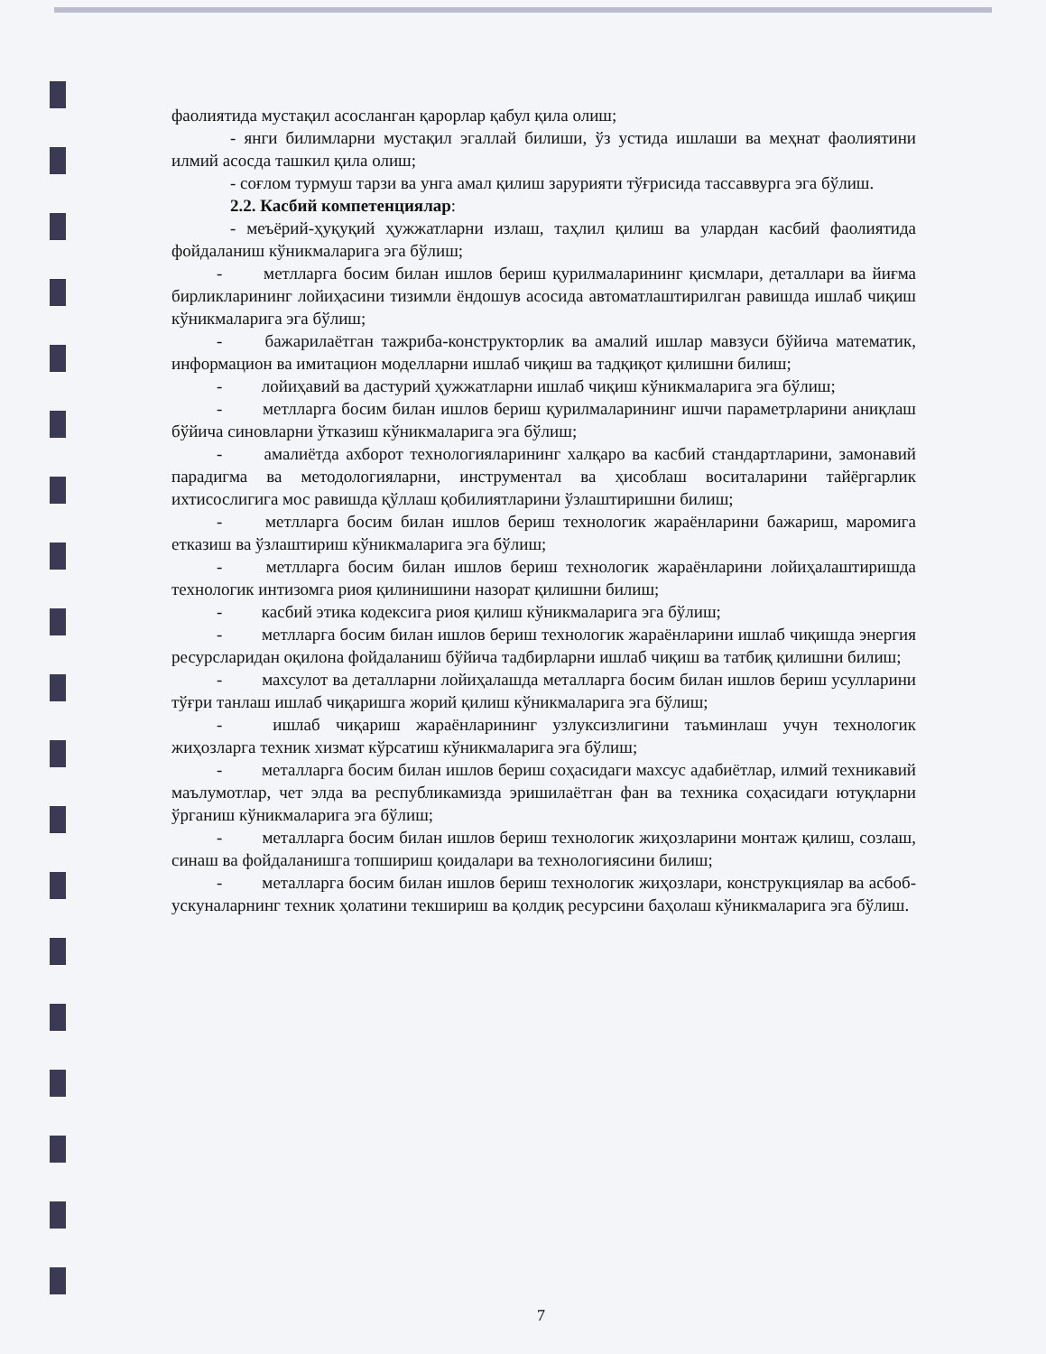фаолиятида мустақил асосланган қарорлар қабул қила олиш;
- янги билимларни мустақил эгаллай билиши, ўз устида ишлаши ва меҳнат фаолиятини илмий асосда ташкил қила олиш;
- соғлом турмуш тарзи ва унга амал қилиш зарурияти тўғрисида тассаввурга эга бўлиш.
2.2. Касбий компетенциялар:
- меъёрий-ҳуқуқий ҳужжатларни излаш, таҳлил қилиш ва улардан касбий фаолиятида фойдаланиш кўникмаларига эга бўлиш;
- метлларга босим билан ишлов бериш қурилмаларининг қисмлари, деталлари ва йиғма бирликларининг лойиҳасини тизимли ёндошув асосида автоматлаштирилган равишда ишлаб чиқиш кўникмаларига эга бўлиш;
- бажарилаётган тажриба-конструкторлик ва амалий ишлар мавзуси бўйича математик, информацион ва имитацион моделларни ишлаб чиқиш ва тадқиқот қилишни билиш;
- лойиҳавий ва дастурий ҳужжатларни ишлаб чиқиш кўникмаларига эга бўлиш;
- метлларга босим билан ишлов бериш қурилмаларининг ишчи параметрларини аниқлаш бўйича синовларни ўтказиш кўникмаларига эга бўлиш;
- амалиётда ахборот технологияларининг халқаро ва касбий стандартларини, замонавий парадигма ва методологияларни, инструментал ва ҳисоблаш воситаларини тайёргарлик ихтисослигига мос равишда қўллаш қобилиятларини ўзлаштиришни билиш;
- метлларга босим билан ишлов бериш технологик жараёнларини бажариш, маромига етказиш ва ўзлаштириш кўникмаларига эга бўлиш;
- метлларга босим билан ишлов бериш технологик жараёнларини лойиҳалаштиришда технологик интизомга риоя қилинишини назорат қилишни билиш;
- касбий этика кодексига риоя қилиш кўникмаларига эга бўлиш;
- метлларга босим билан ишлов бериш технологик жараёнларини ишлаб чиқишда энергия ресурсларидан оқилона фойдаланиш бўйича тадбирларни ишлаб чиқиш ва татбиқ қилишни билиш;
- махсулот ва деталларни лойиҳалашда металларга босим билан ишлов бериш усулларини тўғри танлаш ишлаб чиқаришга жорий қилиш кўникмаларига эга бўлиш;
- ишлаб чиқариш жараёнларининг узлуксизлигини таъминлаш учун технологик жиҳозларга техник хизмат кўрсатиш кўникмаларига эга бўлиш;
- металларга босим билан ишлов бериш соҳасидаги махсус адабиётлар, илмий техникавий маълумотлар, чет элда ва республикамизда эришилаётган фан ва техника соҳасидаги ютуқларни ўрганиш кўникмаларига эга бўлиш;
- металларга босим билан ишлов бериш технологик жиҳозларини монтаж қилиш, созлаш, синаш ва фойдаланишга топшириш қоидалари ва технологиясини билиш;
- металларга босим билан ишлов бериш технологик жиҳозлари, конструкциялар ва асбоб-ускуналарнинг техник ҳолатини текшириш ва қолдиқ ресурсини баҳолаш кўникмаларига эга бўлиш.
7